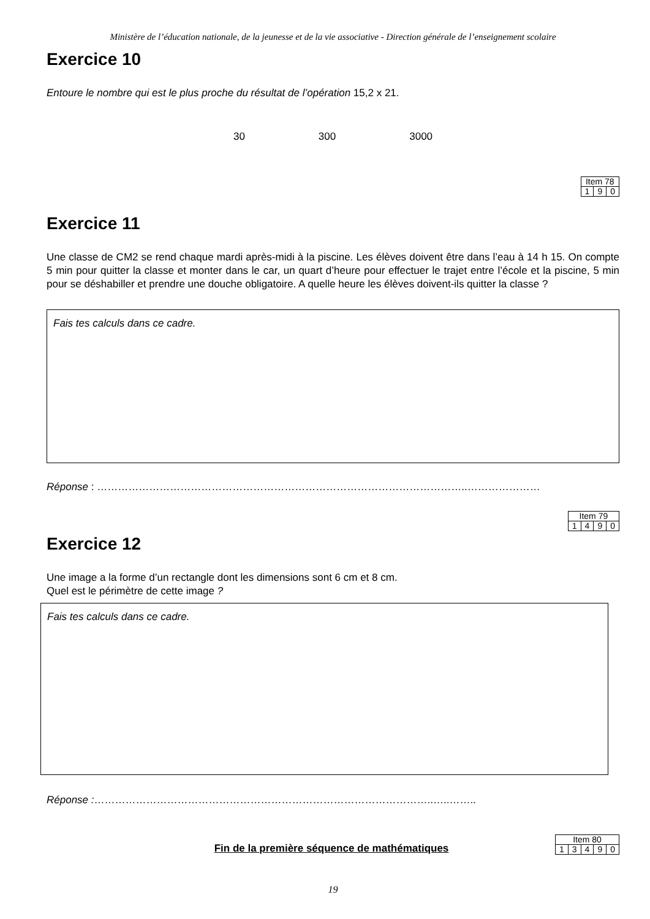Ministère de l’éducation nationale, de la jeunesse et de la vie associative - Direction générale de l’enseignement scolaire
Exercice 10
Entoure le nombre qui est le plus proche du résultat de l’opération 15,2 x 21.
30 300 3000
| Item 78 | | |
| 1 | 9 | 0 |
Exercice 11
Une classe de CM2 se rend chaque mardi après-midi à la piscine. Les élèves doivent être dans l’eau à 14 h 15. On compte 5 min pour quitter la classe et monter dans le car, un quart d’heure pour effectuer le trajet entre l’école et la piscine, 5 min pour se déshabiller et prendre une douche obligatoire. A quelle heure les élèves doivent-ils quitter la classe ?
Fais tes calculs dans ce cadre.
Réponse : ……………………………………………………………………………………………..…………………
| Item 79 | | | |
| 1 | 4 | 9 | 0 |
Exercice 12
Une image a la forme d’un rectangle dont les dimensions sont 6 cm et 8 cm.
Quel est le périmètre de cette image ?
Fais tes calculs dans ce cadre.
Réponse :……………………………………………………………………………………..…..……..
Fin de la première séquence de mathématiques
| Item 80 | | | | |
| 1 | 3 | 4 | 9 | 0 |
19